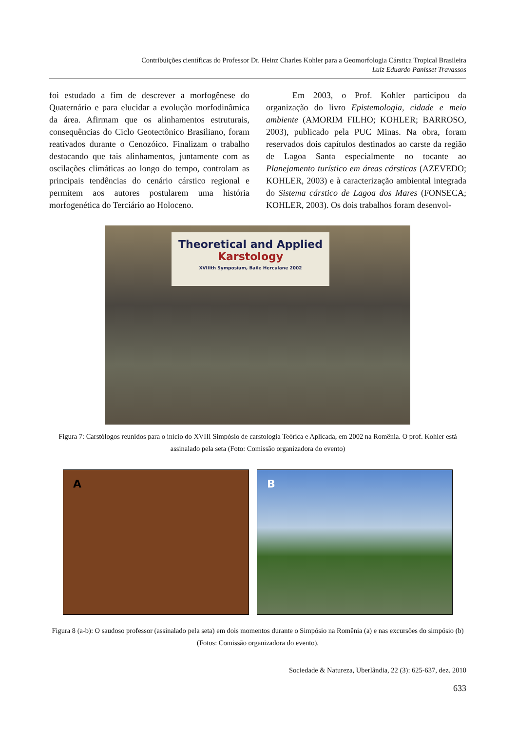Contribuições científicas do Professor Dr. Heinz Charles Kohler para a Geomorfologia Cárstica Tropical Brasileira
Luiz Eduardo Panisset Travassos
foi estudado a fim de descrever a morfogênese do Quaternário e para elucidar a evolução morfodinâmica da área. Afirmam que os alinhamentos estruturais, consequências do Ciclo Geotectônico Brasiliano, foram reativados durante o Cenozóico. Finalizam o trabalho destacando que tais alinhamentos, juntamente com as oscilações climáticas ao longo do tempo, controlam as principais tendências do cenário cárstico regional e permitem aos autores postularem uma história morfogenética do Terciário ao Holoceno.
   Em 2003, o Prof. Kohler participou da organização do livro Epistemologia, cidade e meio ambiente (AMORIM FILHO; KOHLER; BARROSO, 2003), publicado pela PUC Minas. Na obra, foram reservados dois capítulos destinados ao carste da região de Lagoa Santa especialmente no tocante ao Planejamento turístico em áreas cársticas (AZEVEDO; KOHLER, 2003) e à caracterização ambiental integrada do Sistema cárstico de Lagoa dos Mares (FONSECA; KOHLER, 2003). Os dois trabalhos foram desenvol-
Theoretical and Applied
Karstology
XVIIIth Symposium, Baile Herculane 2002
Figura 7: Carstólogos reunidos para o início do XVIII Simpósio de carstologia Teórica e Aplicada, em 2002 na Romênia. O prof. Kohler está assinalado pela seta (Foto: Comissão organizadora do evento)
A B
Figura 8 (a-b): O saudoso professor (assinalado pela seta) em dois momentos durante o Simpósio na Romênia (a) e nas excursões do simpósio (b) (Fotos: Comissão organizadora do evento).
Sociedade & Natureza, Uberlândia, 22 (3): 625-637, dez. 2010
633